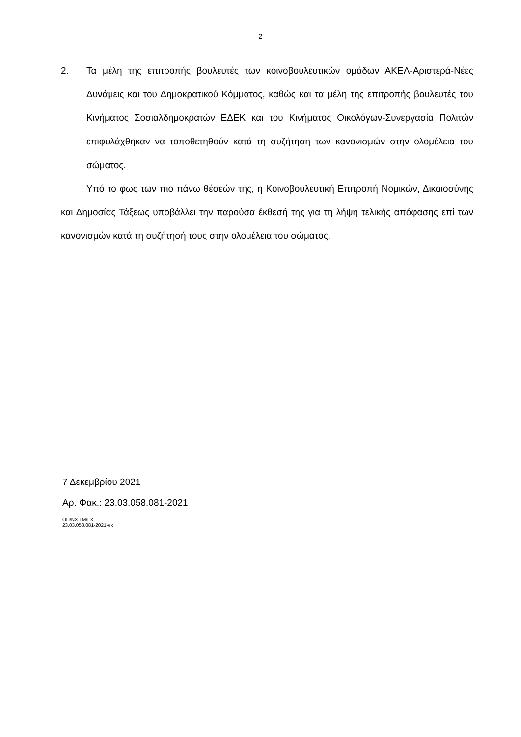2
2. Τα μέλη της επιτροπής βουλευτές των κοινοβουλευτικών ομάδων ΑΚΕΛ-Αριστερά-Νέες Δυνάμεις και του Δημοκρατικού Κόμματος, καθώς και τα μέλη της επιτροπής βουλευτές του Κινήματος Σοσιαλδημοκρατών ΕΔΕΚ και του Κινήματος Οικολόγων-Συνεργασία Πολιτών επιφυλάχθηκαν να τοποθετηθούν κατά τη συζήτηση των κανονισμών στην ολομέλεια του σώματος.
Υπό το φως των πιο πάνω θέσεών της, η Κοινοβουλευτική Επιτροπή Νομικών, Δικαιοσύνης και Δημοσίας Τάξεως υποβάλλει την παρούσα έκθεσή της για τη λήψη τελικής απόφασης επί των κανονισμών κατά τη συζήτησή τους στην ολομέλεια του σώματος.
7 Δεκεμβρίου 2021
Αρ. Φακ.: 23.03.058.081-2021
ΟΠ/ΝΧ,ΓΜ/ΓΧ
23.03.058.081-2021-ek